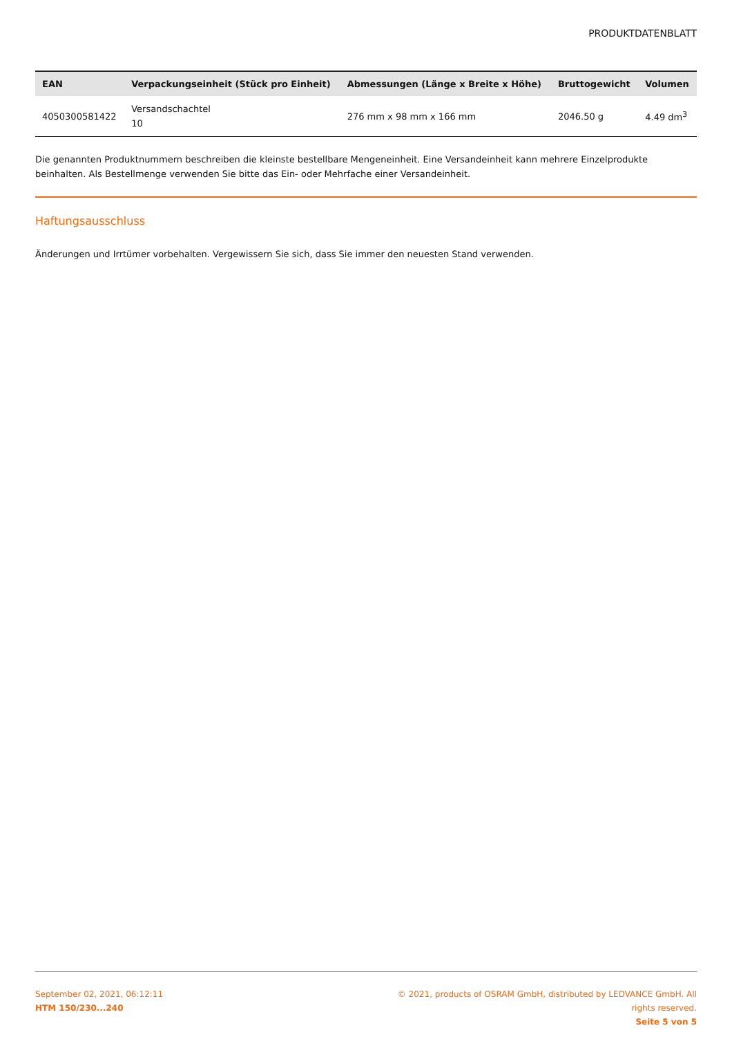PRODUKTDATENBLATT
| EAN | Verpackungseinheit (Stück pro Einheit) | Abmessungen (Länge x Breite x Höhe) | Bruttogewicht | Volumen |
| --- | --- | --- | --- | --- |
| 4050300581422 | Versandschachtel 10 | 276 mm x 98 mm x 166 mm | 2046.50 g | 4.49 dm<sup>3</sup> |
Die genannten Produktnummern beschreiben die kleinste bestellbare Mengeneinheit. Eine Versandeinheit kann mehrere Einzelprodukte beinhalten. Als Bestellmenge verwenden Sie bitte das Ein- oder Mehrfache einer Versandeinheit.
Haftungsausschluss
Änderungen und Irrtümer vorbehalten. Vergewissern Sie sich, dass Sie immer den neuesten Stand verwenden.
September 02, 2021, 06:12:11
HTM 150/230...240
© 2021, products of OSRAM GmbH, distributed by LEDVANCE GmbH. All rights reserved.
Seite 5 von 5